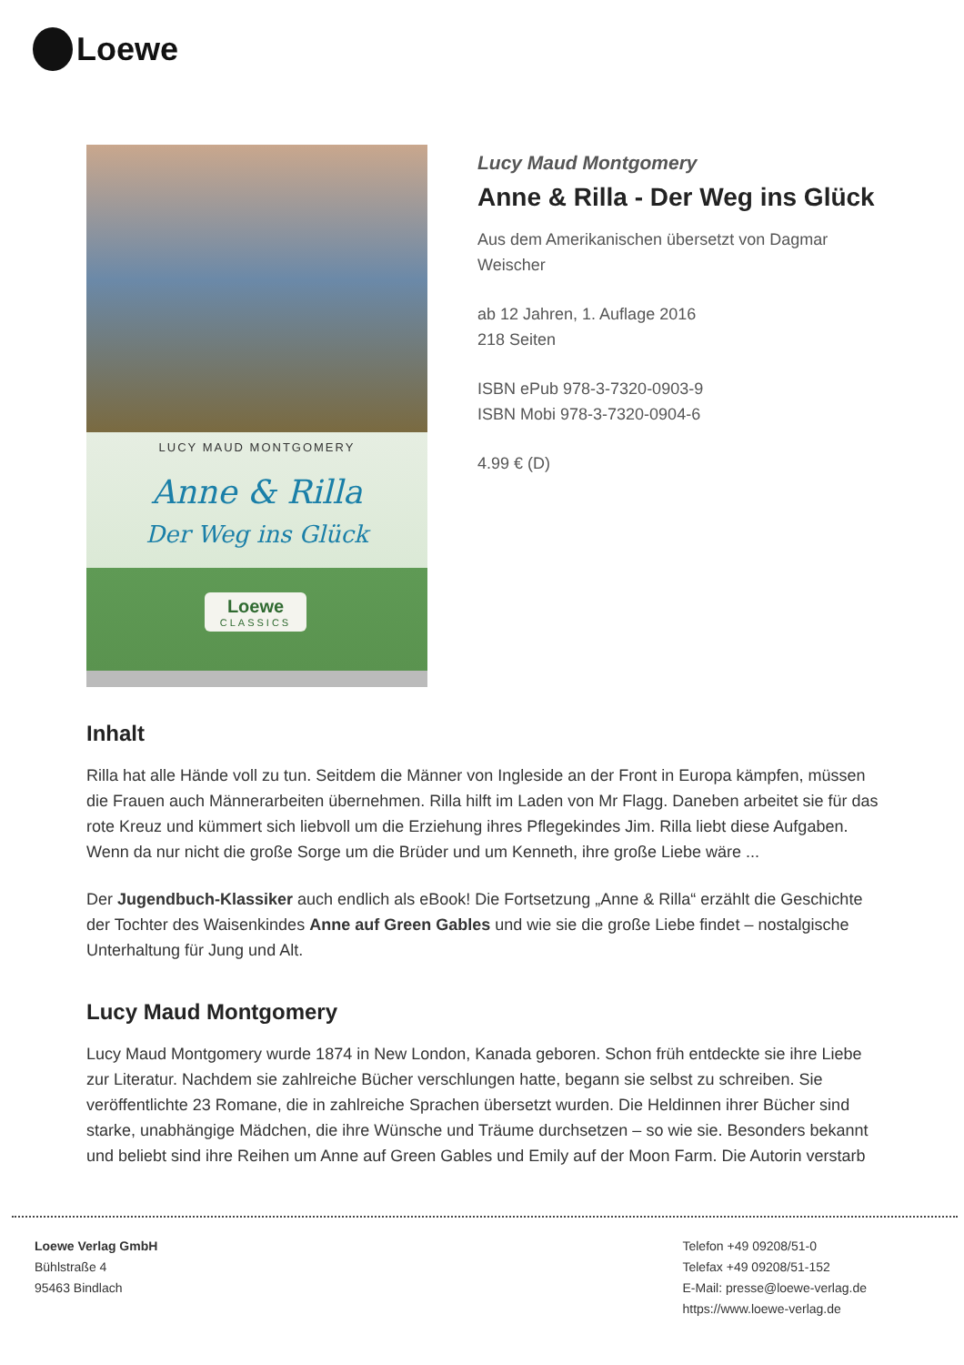Loewe
LUCY MAUD MONTGOMERY
Anne & Rilla
Der Weg ins Glück
Loewe
CLASSICS
Lucy Maud Montgomery
Anne & Rilla - Der Weg ins Glück
Aus dem Amerikanischen übersetzt von Dagmar Weischer
ab 12 Jahren, 1. Auflage 2016
218 Seiten
ISBN ePub 978-3-7320-0903-9
ISBN Mobi 978-3-7320-0904-6
4.99 € (D)
Inhalt
Rilla hat alle Hände voll zu tun. Seitdem die Männer von Ingleside an der Front in Europa kämpfen, müssen die Frauen auch Männerarbeiten übernehmen. Rilla hilft im Laden von Mr Flagg. Daneben arbeitet sie für das rote Kreuz und kümmert sich liebvoll um die Erziehung ihres Pflegekindes Jim. Rilla liebt diese Aufgaben. Wenn da nur nicht die große Sorge um die Brüder und um Kenneth, ihre große Liebe wäre ...
Der Jugendbuch-Klassiker auch endlich als eBook! Die Fortsetzung „Anne & Rilla“ erzählt die Geschichte der Tochter des Waisenkindes Anne auf Green Gables und wie sie die große Liebe findet – nostalgische Unterhaltung für Jung und Alt.
Lucy Maud Montgomery
Lucy Maud Montgomery wurde 1874 in New London, Kanada geboren. Schon früh entdeckte sie ihre Liebe zur Literatur. Nachdem sie zahlreiche Bücher verschlungen hatte, begann sie selbst zu schreiben. Sie veröffentlichte 23 Romane, die in zahlreiche Sprachen übersetzt wurden. Die Heldinnen ihrer Bücher sind starke, unabhängige Mädchen, die ihre Wünsche und Träume durchsetzen – so wie sie. Besonders bekannt und beliebt sind ihre Reihen um Anne auf Green Gables und Emily auf der Moon Farm. Die Autorin verstarb
Loewe Verlag GmbH
Bühlstraße 4
95463 Bindlach
Telefon +49 09208/51-0
Telefax +49 09208/51-152
E-Mail: presse@loewe-verlag.de
https://www.loewe-verlag.de